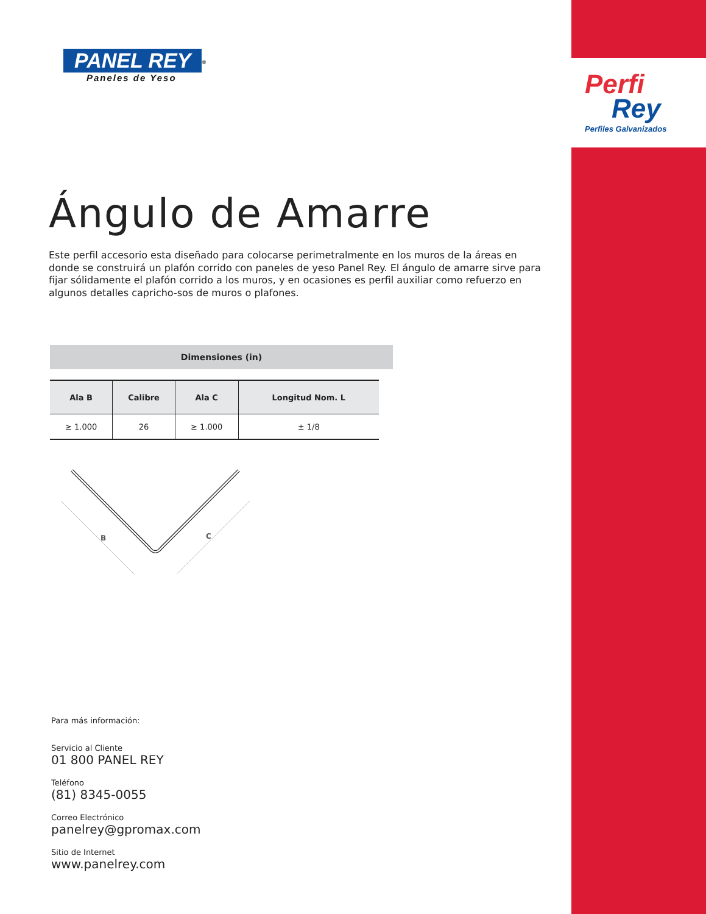Perfi
Rey
Perfiles Galvanizados
PANEL REY<sup>®</sup>
Paneles de Yeso
Ángulo de Amarre
Este perfil accesorio esta diseñado para colocarse perimetralmente en los muros de la áreas en donde se construirá un plafón corrido con paneles de yeso Panel Rey. El ángulo de amarre sirve para fijar sólidamente el plafón corrido a los muros, y en ocasiones es perfil auxiliar como refuerzo en algunos detalles capricho-sos de muros o plafones.
Dimensiones (in)
| Ala B | Calibre | Ala C | Longitud Nom. L |
| --- | --- | --- | --- |
| ≥ 1.000 | 26 | ≥ 1.000 | ± 1/8 |
B
C
Para más información:
Servicio al Cliente
01 800 PANEL REY
Teléfono
(81) 8345-0055
Correo Electrónico
panelrey@gpromax.com
Sitio de Internet
www.panelrey.com